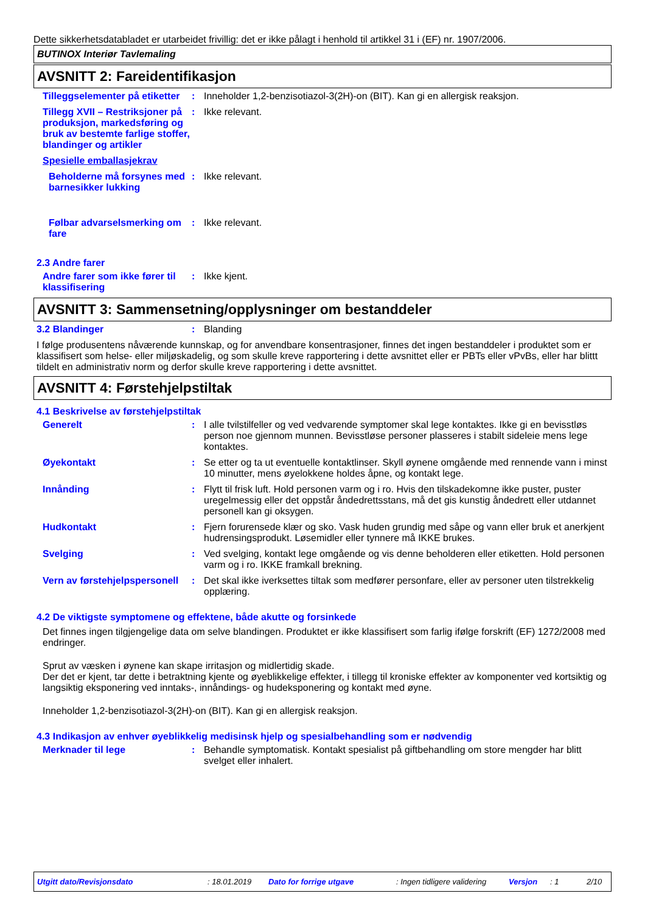Dette sikkerhetsdatabladet er utarbeidet frivillig: det er ikke pålagt i henhold til artikkel 31 i (EF) nr. 1907/2006.
BUTINOX Interiør Tavlemaling
AVSNITT 2: Fareidentifikasjon
Tilleggselementer på etiketter
: Inneholder 1,2-benzisotiazol-3(2H)-on (BIT). Kan gi en allergisk reaksjon.
Tillegg XVII – Restriksjoner på produksjon, markedsføring og bruk av bestemte farlige stoffer, blandinger og artikler
: Ikke relevant.
Spesielle emballasjekrav
Beholderne må forsynes med barnesikker lukking
: Ikke relevant.
Følbar advarselsmerking om fare
: Ikke relevant.
2.3 Andre farer
Andre farer som ikke fører til klassifisering
: Ikke kjent.
AVSNITT 3: Sammensetning/opplysninger om bestanddeler
3.2 Blandinger : Blanding
I følge produsentens nåværende kunnskap, og for anvendbare konsentrasjoner, finnes det ingen bestanddeler i produktet som er klassifisert som helse- eller miljøskadelig, og som skulle kreve rapportering i dette avsnittet eller er PBTs eller vPvBs, eller har blittt tildelt en administrativ norm og derfor skulle kreve rapportering i dette avsnittet.
AVSNITT 4: Førstehjelpstiltak
4.1 Beskrivelse av førstehjelpstiltak
Generelt : I alle tvilstilfeller og ved vedvarende symptomer skal lege kontaktes. Ikke gi en bevisstløs person noe gjennom munnen. Bevisstløse personer plasseres i stabilt sideleie mens lege kontaktes.
Øyekontakt : Se etter og ta ut eventuelle kontaktlinser. Skyll øynene omgående med rennende vann i minst 10 minutter, mens øyelokkene holdes åpne, og kontakt lege.
Innånding : Flytt til frisk luft. Hold personen varm og i ro. Hvis den tilskadekomne ikke puster, puster uregelmessig eller det oppstår åndedrettsstans, må det gis kunstig åndedrett eller utdannet personell kan gi oksygen.
Hudkontakt : Fjern forurensede klær og sko. Vask huden grundig med såpe og vann eller bruk et anerkjent hudrensingsprodukt. Løsemidler eller tynnere må IKKE brukes.
Svelging : Ved svelging, kontakt lege omgående og vis denne beholderen eller etiketten. Hold personen varm og i ro. IKKE framkall brekning.
Vern av førstehjelpspersonell
: Det skal ikke iverksettes tiltak som medfører personfare, eller av personer uten tilstrekkelig opplæring.
4.2 De viktigste symptomene og effektene, både akutte og forsinkede
Det finnes ingen tilgjengelige data om selve blandingen. Produktet er ikke klassifisert som farlig ifølge forskrift (EF) 1272/2008 med endringer.
Sprut av væsken i øynene kan skape irritasjon og midlertidig skade.
Der det er kjent, tar dette i betraktning kjente og øyeblikkelige effekter, i tillegg til kroniske effekter av komponenter ved kortsiktig og langsiktig eksponering ved inntaks-, innåndings- og hudeksponering og kontakt med øyne.
Inneholder 1,2-benzisotiazol-3(2H)-on (BIT). Kan gi en allergisk reaksjon.
4.3 Indikasjon av enhver øyeblikkelig medisinsk hjelp og spesialbehandling som er nødvendig
Merknader til lege : Behandle symptomatisk. Kontakt spesialist på giftbehandling om store mengder har blitt svelget eller inhalert.
Utgitt dato/Revisjonsdato: 18.01.2019 Dato for forrige utgave: Ingen tidligere validering Versjon: 1 2/10